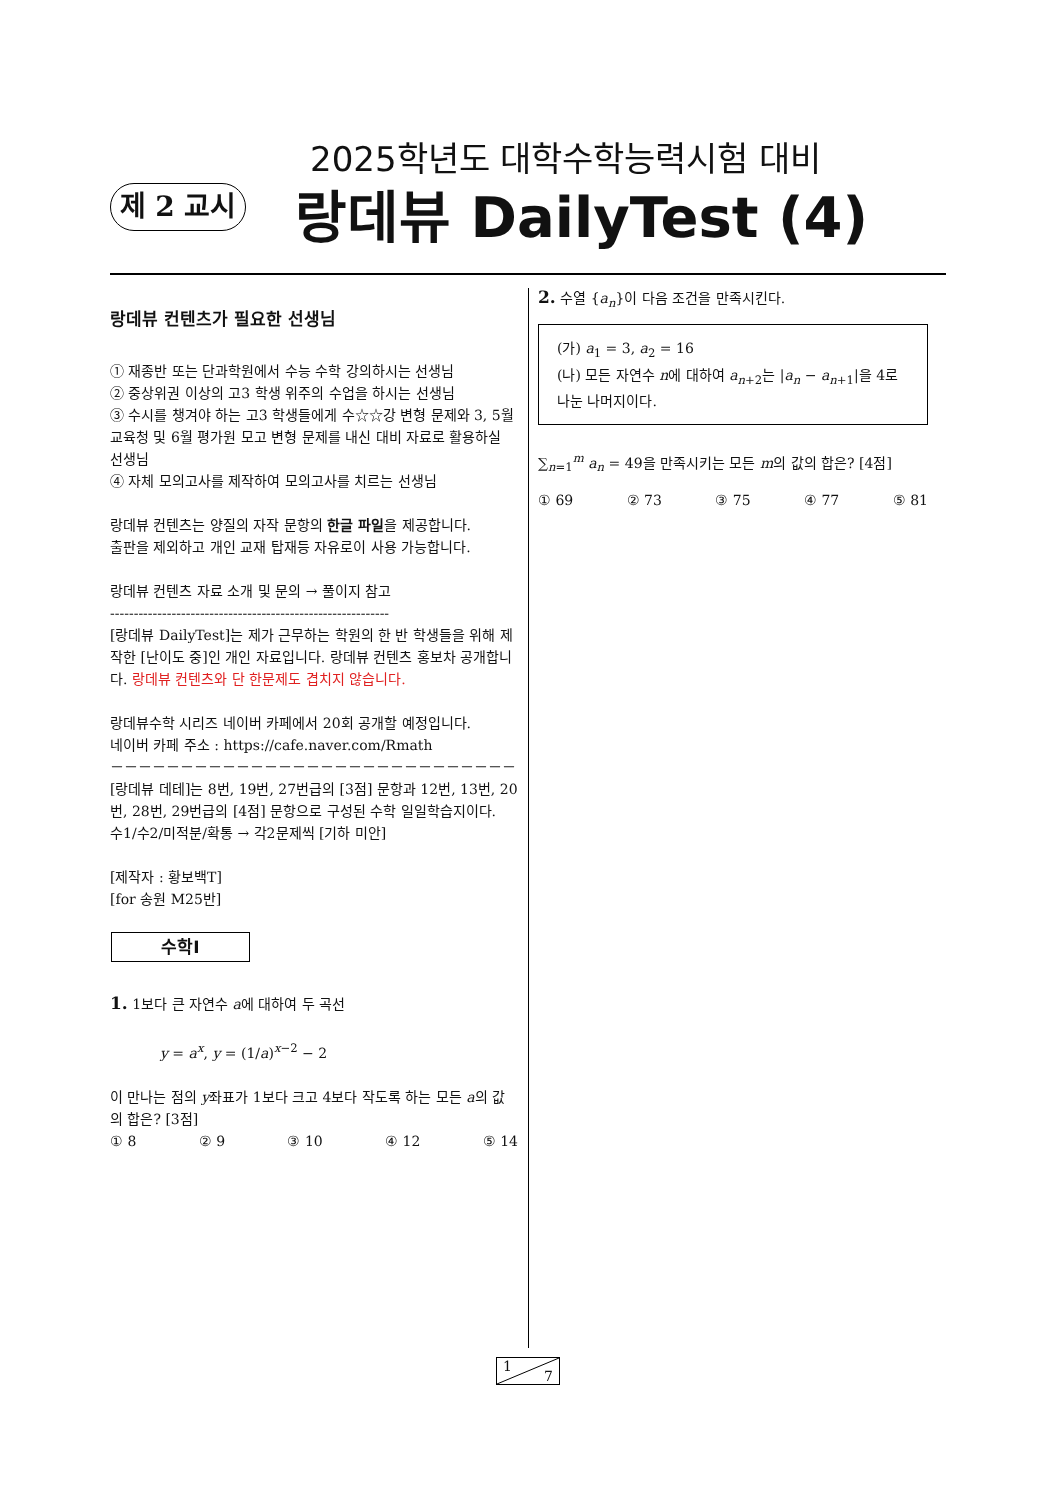2025학년도 대학수학능력시험 대비
제 2 교시
랑데뷰 DailyTest (4)
랑데뷰 컨텐츠가 필요한 선생님
① 재종반 또는 단과학원에서 수능 수학 강의하시는 선생님
② 중상위권 이상의 고3 학생 위주의 수업을 하시는 선생님
③ 수시를 챙겨야 하는 고3 학생들에게 수☆☆강 변형 문제와 3, 5월 교육청 및 6월 평가원 모고 변형 문제를 내신 대비 자료로 활용하실 선생님
④ 자체 모의고사를 제작하여 모의고사를 치르는 선생님
랑데뷰 컨텐츠는 양질의 자작 문항의 한글 파일을 제공합니다.
출판을 제외하고 개인 교재 탑재등 자유로이 사용 가능합니다.
랑데뷰 컨텐츠 자료 소개 및 문의 → 풀이지 참고
-----------------------------------------------------------
[랑데뷰 DailyTest]는 제가 근무하는 학원의 한 반 학생들을 위해 제작한 [난이도 중]인 개인 자료입니다. 랑데뷰 컨텐츠 홍보차 공개합니다. 랑데뷰 컨텐츠와 단 한문제도 겹치지 않습니다.
랑데뷰수학 시리즈 네이버 카페에서 20회 공개할 예정입니다.
네이버 카페 주소 : https://cafe.naver.com/Rmath
－－－－－－－－－－－－－－－－－－－－－－－－－－－－－
[랑데뷰 데테]는 8번, 19번, 27번급의 [3점] 문항과 12번, 13번, 20번, 28번, 29번급의 [4점] 문항으로 구성된 수학 일일학습지이다.
수1/수2/미적분/확통 → 각2문제씩 [기하 미안]
[제작자 : 황보백T]
[for 송원 M25반]
수학Ⅰ
1. 1보다 큰 자연수 a에 대하여 두 곡선
y = a<sup>x</sup>, y = (1/a)<sup>x−2</sup> − 2
이 만나는 점의 y좌표가 1보다 크고 4보다 작도록 하는 모든 a의 값의 합은? [3점]
① 8 ② 9 ③ 10 ④ 12 ⑤ 14
2. 수열 {a<sub>n</sub>}이 다음 조건을 만족시킨다.
(가) a<sub>1</sub> = 3, a<sub>2</sub> = 16
(나) 모든 자연수 n에 대하여 a<sub>n+2</sub>는 |a<sub>n</sub> − a<sub>n+1</sub>|을 4로 나눈 나머지이다.
∑<sub>n=1</sub><sup>m</sup> a<sub>n</sub> = 49을 만족시키는 모든 m의 값의 합은? [4점]
① 69 ② 73 ③ 75 ④ 77 ⑤ 81
1
7